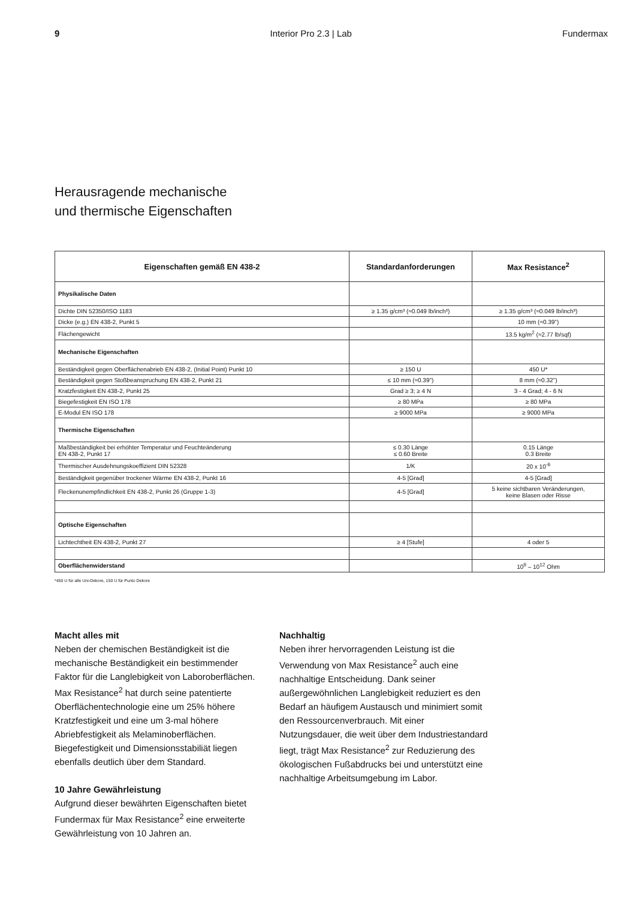9 Interior Pro 2.3 | Lab Fundermax
Herausragende mechanische
und thermische Eigenschaften
| Eigenschaften gemäß EN 438-2 | Standardanforderungen | Max Resistance<sup>2</sup> |
| --- | --- | --- |
| Physikalische Daten | | |
| Dichte DIN 52350/ISO 1183 | ≥ 1.35 g/cm³ (≈0.049 lb/inch³) | ≥ 1.35 g/cm³ (≈0.049 lb/inch³) |
| Dicke (e.g.) EN 438-2, Punkt 5 | | 10 mm (≈0.39") |
| Flächengewicht | | 13.5 kg/m<sup>2</sup> (≈2.77 lb/sqf) |
| Mechanische Eigenschaften | | |
| Beständigkeit gegen Oberflächenabrieb EN 438-2, (Initial Point) Punkt 10 | ≥ 150 U | 450 U* |
| Beständigkeit gegen Stoßbeanspruchung EN 438-2, Punkt 21 | ≤ 10 mm (≈0.39") | 8 mm (≈0.32") |
| Kratzfestigkeit EN 438-2, Punkt 25 | Grad ≥ 3; ≥ 4 N | 3 - 4 Grad; 4 - 6 N |
| Biegefestigkeit EN ISO 178 | ≥ 80 MPa | ≥ 80 MPa |
| E-Modul EN ISO 178 | ≥ 9000 MPa | ≥ 9000 MPa |
| Thermische Eigenschaften | | |
| Maßbeständigkeit bei erhöhter Temperatur und Feuchteänderung EN 438-2, Punkt 17 | ≤ 0.30 Länge ≤ 0.60 Breite | 0.15 Länge 0.3 Breite |
| Thermischer Ausdehnungskoeffizient DIN 52328 | 1/K | 20 x 10<sup>-6</sup> |
| Beständigkeit gegenüber trockener Wärme EN 438-2, Punkt 16 | 4-5 [Grad] | 4-5 [Grad] |
| Fleckenunempfindlichkeit EN 438-2, Punkt 26 (Gruppe 1-3) | 4-5 [Grad] | 5 keine sichtbaren Veränderungen, keine Blasen oder Risse |
| Optische Eigenschaften | | |
| Lichtechtheit EN 438-2, Punkt 27 | ≥ 4 [Stufe] | 4 oder 5 |
| Oberflächenwiderstand | | 10<sup>9</sup> – 10<sup>12</sup> Ohm |
*450 U für alle Uni-Dekore, 150 U für Punto Dekore
Macht alles mit
Neben der chemischen Beständigkeit ist die mechanische Beständigkeit ein bestimmender Faktor für die Langlebigkeit von Laboroberflächen. Max Resistance<sup>2</sup> hat durch seine patentierte Oberflächentechnologie eine um 25% höhere Kratzfestigkeit und eine um 3-mal höhere Abriebfestigkeit als Melaminoberflächen. Biegefestigkeit und Dimensionsstabiliät liegen ebenfalls deutlich über dem Standard.
10 Jahre Gewährleistung
Aufgrund dieser bewährten Eigenschaften bietet Fundermax für Max Resistance<sup>2</sup> eine erweiterte Gewährleistung von 10 Jahren an.
Nachhaltig
Neben ihrer hervorragenden Leistung ist die Verwendung von Max Resistance<sup>2</sup> auch eine nachhaltige Entscheidung. Dank seiner außergewöhnlichen Langlebigkeit reduziert es den Bedarf an häufigem Austausch und minimiert somit den Ressourcenverbrauch. Mit einer Nutzungsdauer, die weit über dem Industriestandard liegt, trägt Max Resistance<sup>2</sup> zur Reduzierung des ökologischen Fußabdrucks bei und unterstützt eine nachhaltige Arbeitsumgebung im Labor.